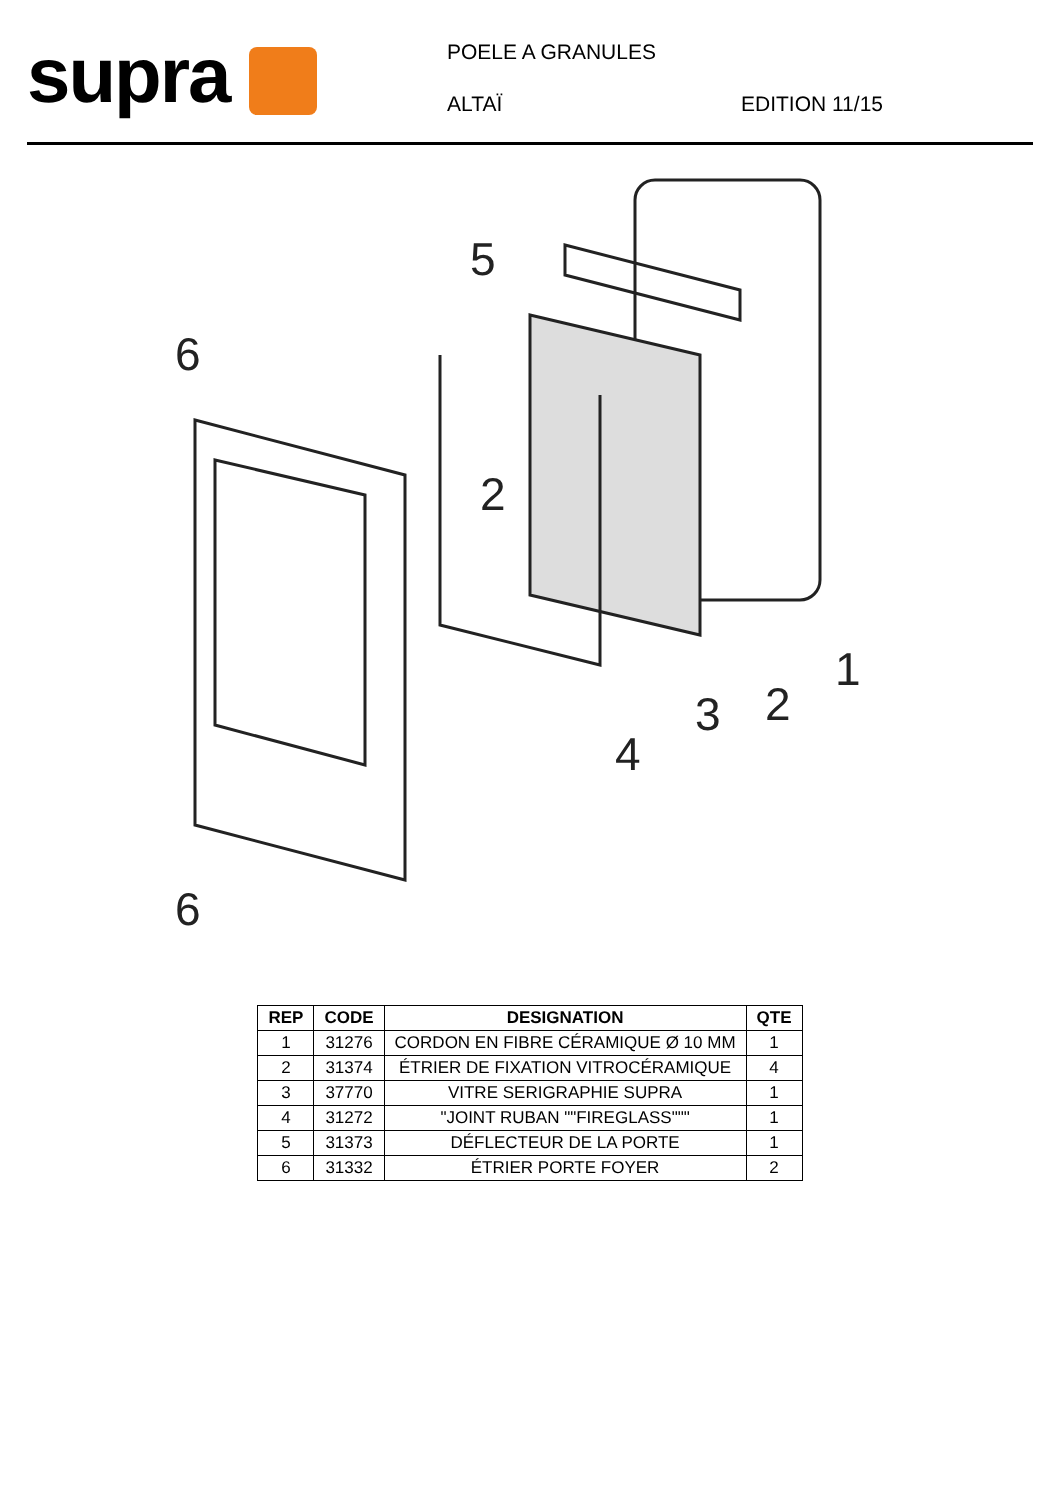supra
POELE A GRANULES
ALTAÏ
EDITION 11/15
5
6
2
6
4
3
2
1
| REP | CODE | DESIGNATION | QTE |
| --- | --- | --- | --- |
| 1 | 31276 | CORDON EN FIBRE CÉRAMIQUE Ø 10 MM | 1 |
| 2 | 31374 | ÉTRIER DE FIXATION VITROCÉRAMIQUE | 4 |
| 3 | 37770 | VITRE SERIGRAPHIE SUPRA | 1 |
| 4 | 31272 | "JOINT RUBAN ""FIREGLASS""" | 1 |
| 5 | 31373 | DÉFLECTEUR DE LA PORTE | 1 |
| 6 | 31332 | ÉTRIER PORTE FOYER | 2 |